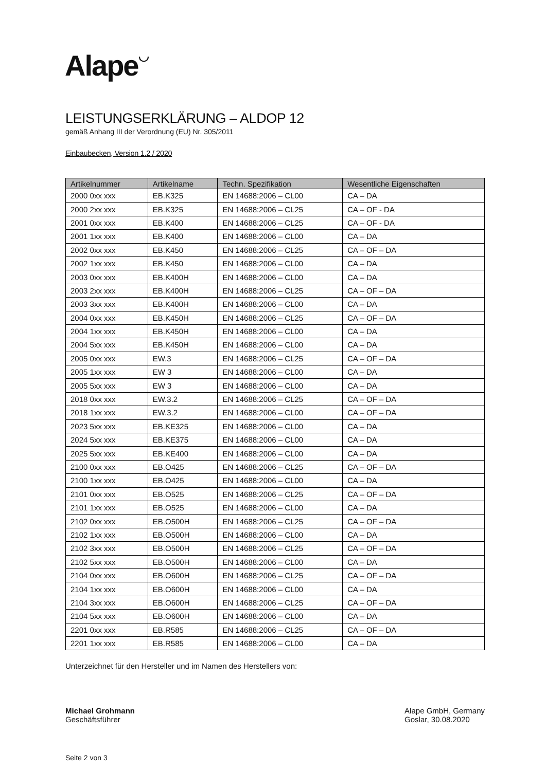Alape◡
LEISTUNGSERKLÄRUNG – ALDOP 12
gemäß Anhang III der Verordnung (EU) Nr. 305/2011
Einbaubecken, Version 1.2 / 2020
| Artikelnummer | Artikelname | Techn. Spezifikation | Wesentliche Eigenschaften |
| --- | --- | --- | --- |
| 2000 0xx xxx | EB.K325 | EN 14688:2006 – CL00 | CA – DA |
| 2000 2xx xxx | EB.K325 | EN 14688:2006 – CL25 | CA – OF - DA |
| 2001 0xx xxx | EB.K400 | EN 14688:2006 – CL25 | CA – OF - DA |
| 2001 1xx xxx | EB.K400 | EN 14688:2006 – CL00 | CA – DA |
| 2002 0xx xxx | EB.K450 | EN 14688:2006 – CL25 | CA – OF – DA |
| 2002 1xx xxx | EB.K450 | EN 14688:2006 – CL00 | CA – DA |
| 2003 0xx xxx | EB.K400H | EN 14688:2006 – CL00 | CA – DA |
| 2003 2xx xxx | EB.K400H | EN 14688:2006 – CL25 | CA – OF – DA |
| 2003 3xx xxx | EB.K400H | EN 14688:2006 – CL00 | CA – DA |
| 2004 0xx xxx | EB.K450H | EN 14688:2006 – CL25 | CA – OF – DA |
| 2004 1xx xxx | EB.K450H | EN 14688:2006 – CL00 | CA – DA |
| 2004 5xx xxx | EB.K450H | EN 14688:2006 – CL00 | CA – DA |
| 2005 0xx xxx | EW.3 | EN 14688:2006 – CL25 | CA – OF – DA |
| 2005 1xx xxx | EW 3 | EN 14688:2006 – CL00 | CA – DA |
| 2005 5xx xxx | EW 3 | EN 14688:2006 – CL00 | CA – DA |
| 2018 0xx xxx | EW.3.2 | EN 14688:2006 – CL25 | CA – OF – DA |
| 2018 1xx xxx | EW.3.2 | EN 14688:2006 – CL00 | CA – OF – DA |
| 2023 5xx xxx | EB.KE325 | EN 14688:2006 – CL00 | CA – DA |
| 2024 5xx xxx | EB.KE375 | EN 14688:2006 – CL00 | CA – DA |
| 2025 5xx xxx | EB.KE400 | EN 14688:2006 – CL00 | CA – DA |
| 2100 0xx xxx | EB.O425 | EN 14688:2006 – CL25 | CA – OF – DA |
| 2100 1xx xxx | EB.O425 | EN 14688:2006 – CL00 | CA – DA |
| 2101 0xx xxx | EB.O525 | EN 14688:2006 – CL25 | CA – OF – DA |
| 2101 1xx xxx | EB.O525 | EN 14688:2006 – CL00 | CA – DA |
| 2102 0xx xxx | EB.O500H | EN 14688:2006 – CL25 | CA – OF – DA |
| 2102 1xx xxx | EB.O500H | EN 14688:2006 – CL00 | CA – DA |
| 2102 3xx xxx | EB.O500H | EN 14688:2006 – CL25 | CA – OF – DA |
| 2102 5xx xxx | EB.O500H | EN 14688:2006 – CL00 | CA – DA |
| 2104 0xx xxx | EB.O600H | EN 14688:2006 – CL25 | CA – OF – DA |
| 2104 1xx xxx | EB.O600H | EN 14688:2006 – CL00 | CA – DA |
| 2104 3xx xxx | EB.O600H | EN 14688:2006 – CL25 | CA – OF – DA |
| 2104 5xx xxx | EB.O600H | EN 14688:2006 – CL00 | CA – DA |
| 2201 0xx xxx | EB.R585 | EN 14688:2006 – CL25 | CA – OF – DA |
| 2201 1xx xxx | EB.R585 | EN 14688:2006 – CL00 | CA – DA |
Unterzeichnet für den Hersteller und im Namen des Herstellers von:
Michael Grohmann
Geschäftsführer
Alape GmbH, Germany
Goslar, 30.08.2020
Seite 2 von 3